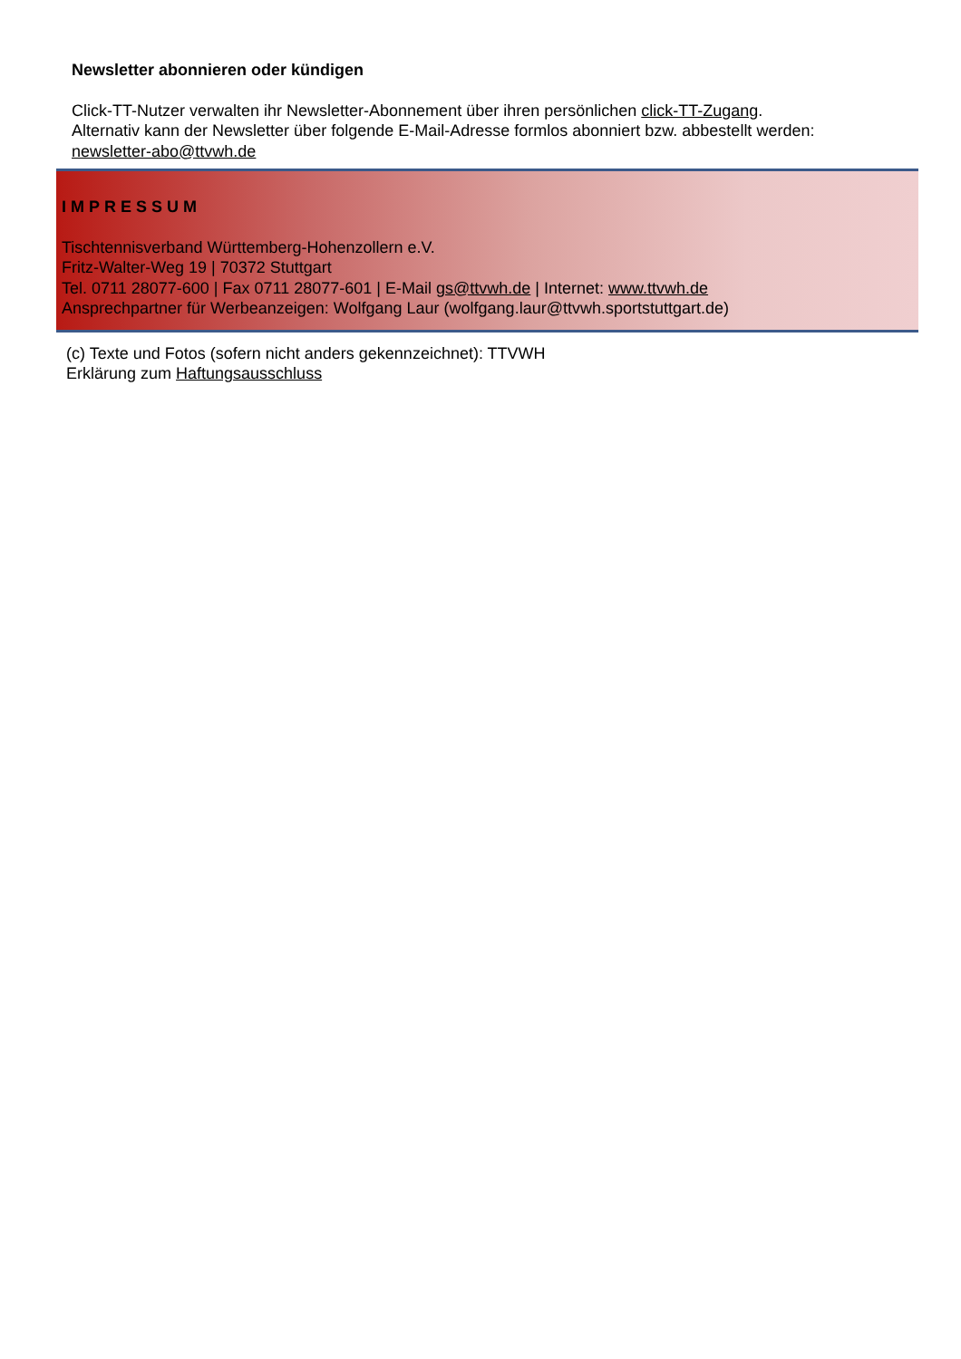Newsletter abonnieren oder kündigen
Click-TT-Nutzer verwalten ihr Newsletter-Abonnement über ihren persönlichen click-TT-Zugang.
Alternativ kann der Newsletter über folgende E-Mail-Adresse formlos abonniert bzw. abbestellt werden:
newsletter-abo@ttvwh.de
IMPRESSUM
Tischtennisverband Württemberg-Hohenzollern e.V.
Fritz-Walter-Weg 19 | 70372 Stuttgart
Tel. 0711 28077-600 | Fax 0711 28077-601 | E-Mail gs@ttvwh.de | Internet: www.ttvwh.de
Ansprechpartner für Werbeanzeigen: Wolfgang Laur (wolfgang.laur@ttvwh.sportstuttgart.de)
(c) Texte und Fotos (sofern nicht anders gekennzeichnet): TTVWH
Erklärung zum Haftungsausschluss